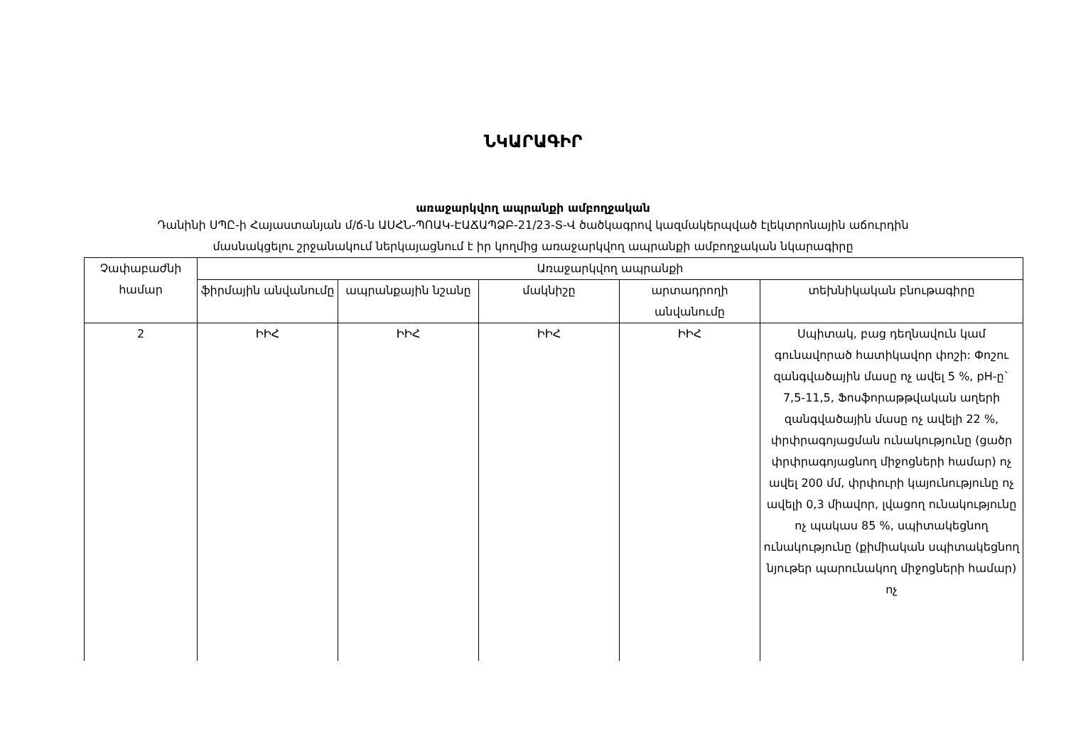ՆԿԱՐԱԳԻՐ
առաջարկվող ապրանքի ամբողջական
Դանինի ՍՊԸ-ի Հայաստանյան մ/ճ-ն ԱՍՀՆ-ՊՈԱԿ-ԷԱՃԱՊՁԲ-21/23-Տ-Վ ծածկագրով կազմակերպված էլեկտրոնային աճուրդին
մասնակցելու շրջանակում ներկայացնում է իր կողմից առաջարկվող ապրանքի ամբողջական նկարագիրը
| Չափաբաժնի համար | Առաջարկվող ապրանքի | | | | |
| --- | --- | --- | --- | --- | --- |
| | ֆիրմային անվանումը | ապրանքային նշանը | մակնիշը | արտադրողի անվանումը | տեխնիկական բնութագիրը |
| 2 | ԻԻՀ | ԻԻՀ | ԻԻՀ | ԻԻՀ | Սպիտակ, բաց դեղնավուն կամ գունավորած հատիկավոր փոշի: Փոշու զանգվածային մասը ոչ ավել 5 %, pH-ը` 7,5-11,5, Ֆոսֆորաթթվական աղերի զանգվածային մասը ոչ ավելի 22 %, փրփրագոյացման ունակությունը (ցածր փրփրագոյացնող միջոցների համար) ոչ ավել 200 մմ, փրփուրի կայունությունը ոչ ավելի 0,3 միավոր, լվացող ունակությունը ոչ պակաս 85 %, սպիտակեցնող ունակությունը (քիմիական սպիտակեցնող նյութեր պարունակող միջոցների համար) ոչ |